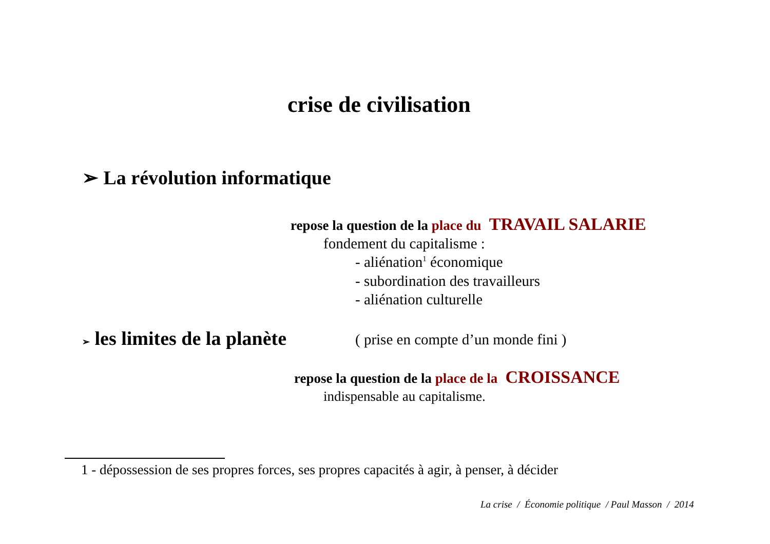crise de civilisation
➢ La révolution informatique
repose la question de la place du TRAVAIL SALARIE
fondement du capitalisme :
- aliénation<sup>1</sup> économique
- subordination des travailleurs
- aliénation culturelle
➢ les limites de la planète ( prise en compte d’un monde fini )
repose la question de la place de la CROISSANCE
indispensable au capitalisme.
1 - dépossession de ses propres forces, ses propres capacités à agir, à penser, à décider
La crise / Économie politique / Paul Masson / 2014